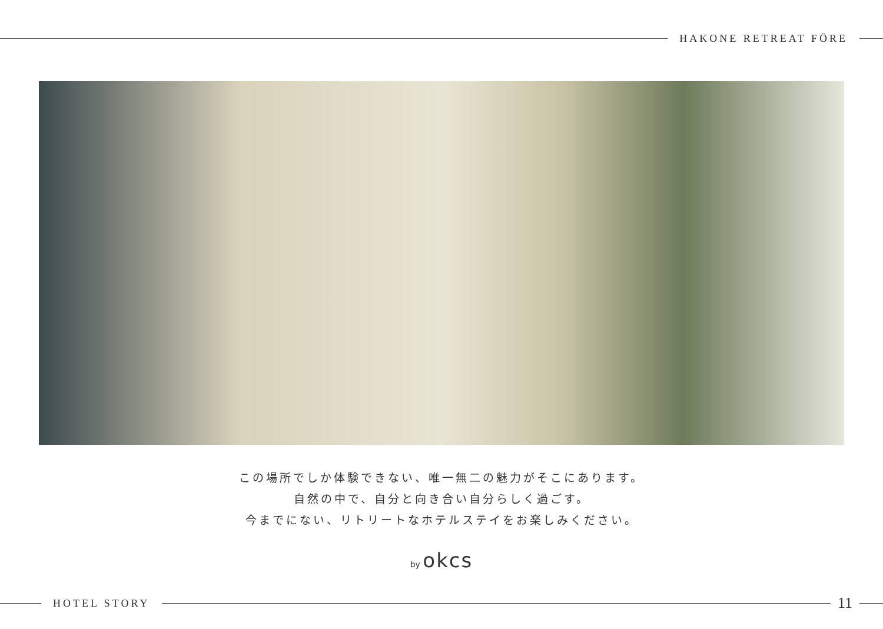HAKONE RETREAT FÖRE
この場所でしか体験できない、唯一無二の魅力がそこにあります。
自然の中で、自分と向き合い自分らしく過ごす。
今までにない、リトリートなホテルステイをお楽しみください。
by okcs
HOTEL STORY
11